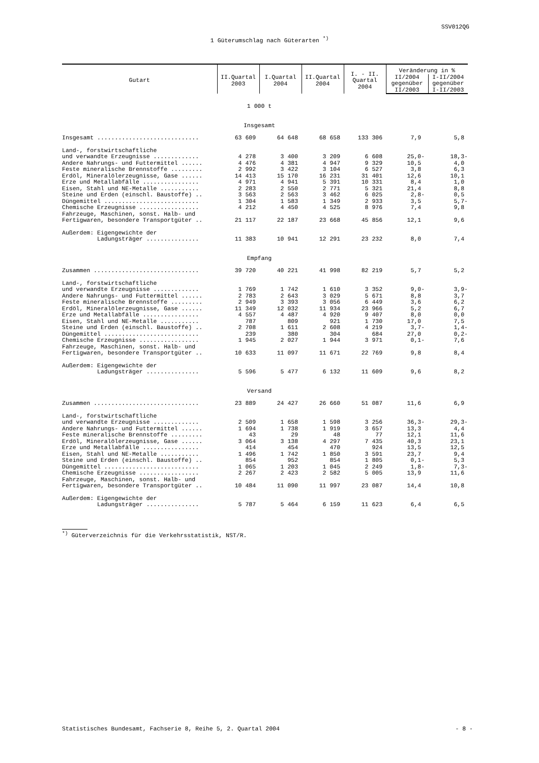SSV012QG
1 Güterumschlag nach Güterarten <sup>*)</sup>
| Gutart | II.Quartal 2003 | I.Quartal 2004 | II.Quartal 2004 | I. - II. Quartal 2004 | Veränderung in % | |
| --- | --- | --- | --- | --- | --- | --- |
| | | | | | II/2004 gegenüber II/2003 | I-II/2004 gegenüber I-II/2003 |
| | 1 000 t | | | | | |
| | Insgesamt | | | | | |
| Insgesamt ............................. | 63 609 | 64 648 | 68 658 | 133 306 | 7,9 | 5,8 |
| Land-, forstwirtschaftliche | | | | | | |
| und verwandte Erzeugnisse ............. | 4 278 | 3 400 | 3 209 | 6 608 | 25,0- | 18,3- |
| Andere Nahrungs- und Futtermittel ...... | 4 476 | 4 381 | 4 947 | 9 329 | 10,5 | 4,0 |
| Feste mineralische Brennstoffe ......... | 2 992 | 3 422 | 3 104 | 6 527 | 3,8 | 6,3 |
| Erdöl, Mineralölerzeugnisse, Gase ...... | 14 413 | 15 170 | 16 231 | 31 401 | 12,6 | 10,1 |
| Erze und Metallabfälle ................ | 4 971 | 4 941 | 5 391 | 10 331 | 8,4 | 1,0 |
| Eisen, Stahl und NE-Metalle ........... | 2 283 | 2 550 | 2 771 | 5 321 | 21,4 | 8,8 |
| Steine und Erden (einschl. Baustoffe) .. | 3 563 | 2 563 | 3 462 | 6 025 | 2,8- | 0,5 |
| Düngemittel ........................... | 1 304 | 1 583 | 1 349 | 2 933 | 3,5 | 5,7- |
| Chemische Erzeugnisse ................. | 4 212 | 4 450 | 4 525 | 8 976 | 7,4 | 9,8 |
| Fahrzeuge, Maschinen, sonst. Halb- und | | | | | | |
| Fertigwaren, besondere Transportgüter .. | 21 117 | 22 187 | 23 668 | 45 856 | 12,1 | 9,6 |
| Außerdem: Eigengewichte der | | | | | | |
| Ladungsträger ............... | 11 383 | 10 941 | 12 291 | 23 232 | 8,0 | 7,4 |
| | Empfang | | | | | |
| Zusammen .............................. | 39 720 | 40 221 | 41 998 | 82 219 | 5,7 | 5,2 |
| Land-, forstwirtschaftliche | | | | | | |
| und verwandte Erzeugnisse ............. | 1 769 | 1 742 | 1 610 | 3 352 | 9,0- | 3,9- |
| Andere Nahrungs- und Futtermittel ...... | 2 783 | 2 643 | 3 029 | 5 671 | 8,8 | 3,7 |
| Feste mineralische Brennstoffe ......... | 2 949 | 3 393 | 3 056 | 6 449 | 3,6 | 6,2 |
| Erdöl, Mineralölerzeugnisse, Gase ...... | 11 349 | 12 032 | 11 934 | 23 966 | 5,2 | 6,7 |
| Erze und Metallabfälle ................ | 4 557 | 4 487 | 4 920 | 9 407 | 8,0 | 0,0 |
| Eisen, Stahl und NE-Metalle ........... | 787 | 809 | 921 | 1 730 | 17,0 | 7,5 |
| Steine und Erden (einschl. Baustoffe) .. | 2 708 | 1 611 | 2 608 | 4 219 | 3,7- | 1,4- |
| Düngemittel ........................... | 239 | 380 | 304 | 684 | 27,0 | 0,2- |
| Chemische Erzeugnisse ................. | 1 945 | 2 027 | 1 944 | 3 971 | 0,1- | 7,6 |
| Fahrzeuge, Maschinen, sonst. Halb- und | | | | | | |
| Fertigwaren, besondere Transportgüter .. | 10 633 | 11 097 | 11 671 | 22 769 | 9,8 | 8,4 |
| Außerdem: Eigengewichte der | | | | | | |
| Ladungsträger ............... | 5 596 | 5 477 | 6 132 | 11 609 | 9,6 | 8,2 |
| | Versand | | | | | |
| Zusammen .............................. | 23 889 | 24 427 | 26 660 | 51 087 | 11,6 | 6,9 |
| Land-, forstwirtschaftliche | | | | | | |
| und verwandte Erzeugnisse ............. | 2 509 | 1 658 | 1 598 | 3 256 | 36,3- | 29,3- |
| Andere Nahrungs- und Futtermittel ...... | 1 694 | 1 738 | 1 919 | 3 657 | 13,3 | 4,4 |
| Feste mineralische Brennstoffe ......... | 43 | 29 | 48 | 77 | 12,1 | 11,6 |
| Erdöl, Mineralölerzeugnisse, Gase ...... | 3 064 | 3 138 | 4 297 | 7 435 | 40,3 | 23,1 |
| Erze und Metallabfälle ................ | 414 | 454 | 470 | 924 | 13,5 | 12,5 |
| Eisen, Stahl und NE-Metalle ........... | 1 496 | 1 742 | 1 850 | 3 591 | 23,7 | 9,4 |
| Steine und Erden (einschl. Baustoffe) .. | 854 | 952 | 854 | 1 805 | 0,1- | 5,3 |
| Düngemittel ........................... | 1 065 | 1 203 | 1 045 | 2 249 | 1,8- | 7,3- |
| Chemische Erzeugnisse ................. | 2 267 | 2 423 | 2 582 | 5 005 | 13,9 | 11,6 |
| Fahrzeuge, Maschinen, sonst. Halb- und | | | | | | |
| Fertigwaren, besondere Transportgüter .. | 10 484 | 11 090 | 11 997 | 23 087 | 14,4 | 10,8 |
| Außerdem: Eigengewichte der | | | | | | |
| Ladungsträger ............... | 5 787 | 5 464 | 6 159 | 11 623 | 6,4 | 6,5 |
<sup>*)</sup> Güterverzeichnis für die Verkehrsstatistik, NST/R.
Statistisches Bundesamt, Fachserie 8, Reihe 5, 2. Quartal 2004 - 8 -